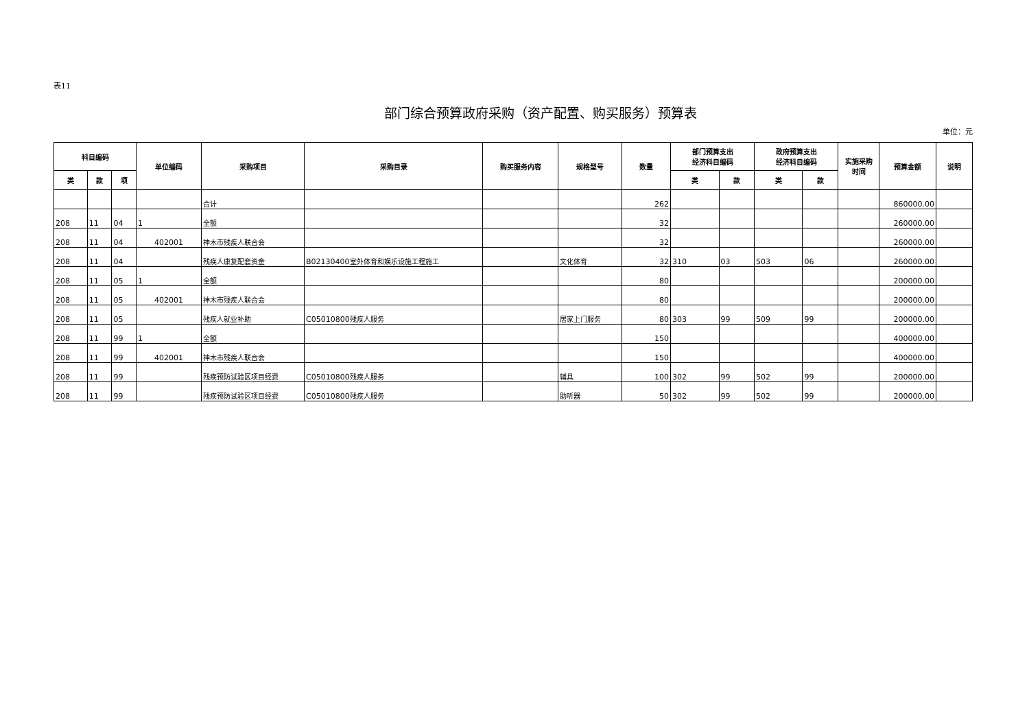表11
部门综合预算政府采购（资产配置、购买服务）预算表
单位：元
| 科目编码 | | | 单位编码 | 采购项目 | 采购目录 | 购买服务内容 | 规格型号 | 数量 | 部门预算支出 经济科目编码 | | 政府预算支出 经济科目编码 | | 实施采购 时间 | 预算金额 | 说明 |
| --- | --- | --- | --- | --- | --- | --- | --- | --- | --- | --- | --- | --- | --- | --- | --- |
| 类 | 款 | 项 | | | | | | | 类 | 款 | 类 | 款 | | | |
| | | | | 合计 | | | | 262 | | | | | | 860000.00 | |
| 208 | 11 | 04 | 1 | 全额 | | | | 32 | | | | | | 260000.00 | |
| 208 | 11 | 04 | 402001 | 神木市残疾人联合会 | | | | 32 | | | | | | 260000.00 | |
| 208 | 11 | 04 | | 残疾人康复配套资金 | B02130400 室外体育和娱乐设施工程施工 | | 文化体育 | 32 | 310 | 03 | 503 | 06 | | 260000.00 | |
| 208 | 11 | 05 | 1 | 全额 | | | | 80 | | | | | | 200000.00 | |
| 208 | 11 | 05 | 402001 | 神木市残疾人联合会 | | | | 80 | | | | | | 200000.00 | |
| 208 | 11 | 05 | | 残疾人就业补助 | C05010800 残疾人服务 | | 居家上门服务 | 80 | 303 | 99 | 509 | 99 | | 200000.00 | |
| 208 | 11 | 99 | 1 | 全额 | | | | 150 | | | | | | 400000.00 | |
| 208 | 11 | 99 | 402001 | 神木市残疾人联合会 | | | | 150 | | | | | | 400000.00 | |
| 208 | 11 | 99 | | 残疾预防试验区项目经费 | C05010800 残疾人服务 | | 辅具 | 100 | 302 | 99 | 502 | 99 | | 200000.00 | |
| 208 | 11 | 99 | | 残疾预防试验区项目经费 | C05010800 残疾人服务 | | 助听器 | 50 | 302 | 99 | 502 | 99 | | 200000.00 | |